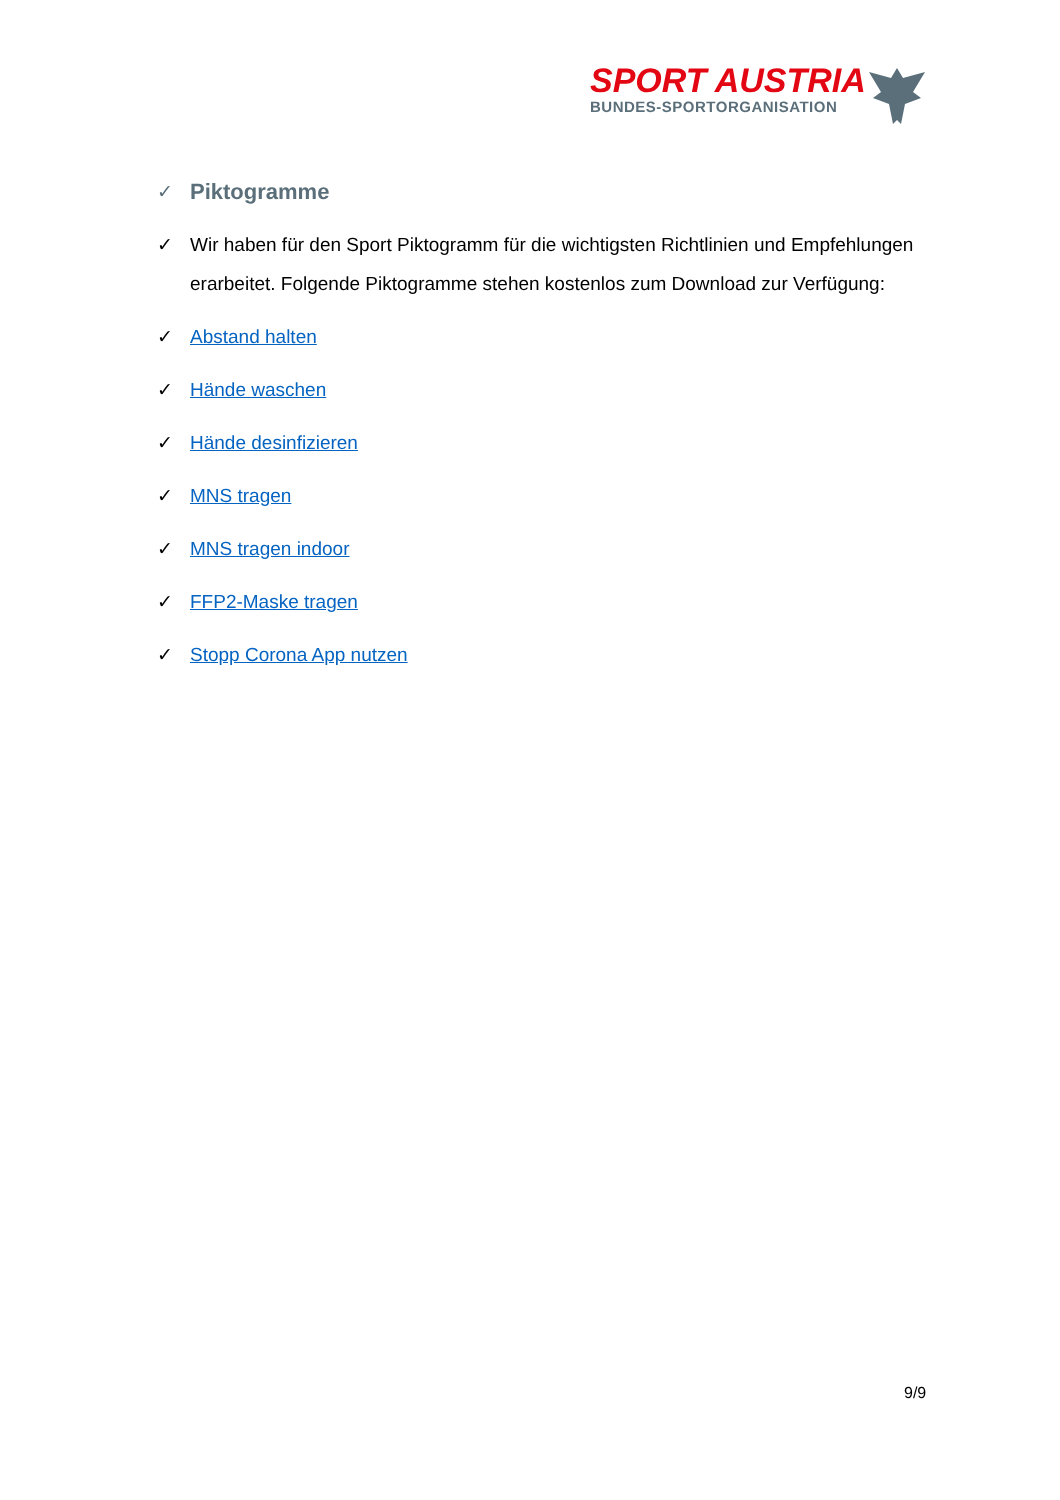SPORT AUSTRIA
BUNDES-SPORTORGANISATION
✓ Piktogramme
✓ Wir haben für den Sport Piktogramm für die wichtigsten Richtlinien und Empfehlungen erarbeitet. Folgende Piktogramme stehen kostenlos zum Download zur Verfügung:
✓ Abstand halten
✓ Hände waschen
✓ Hände desinfizieren
✓ MNS tragen
✓ MNS tragen indoor
✓ FFP2-Maske tragen
✓ Stopp Corona App nutzen
9/9